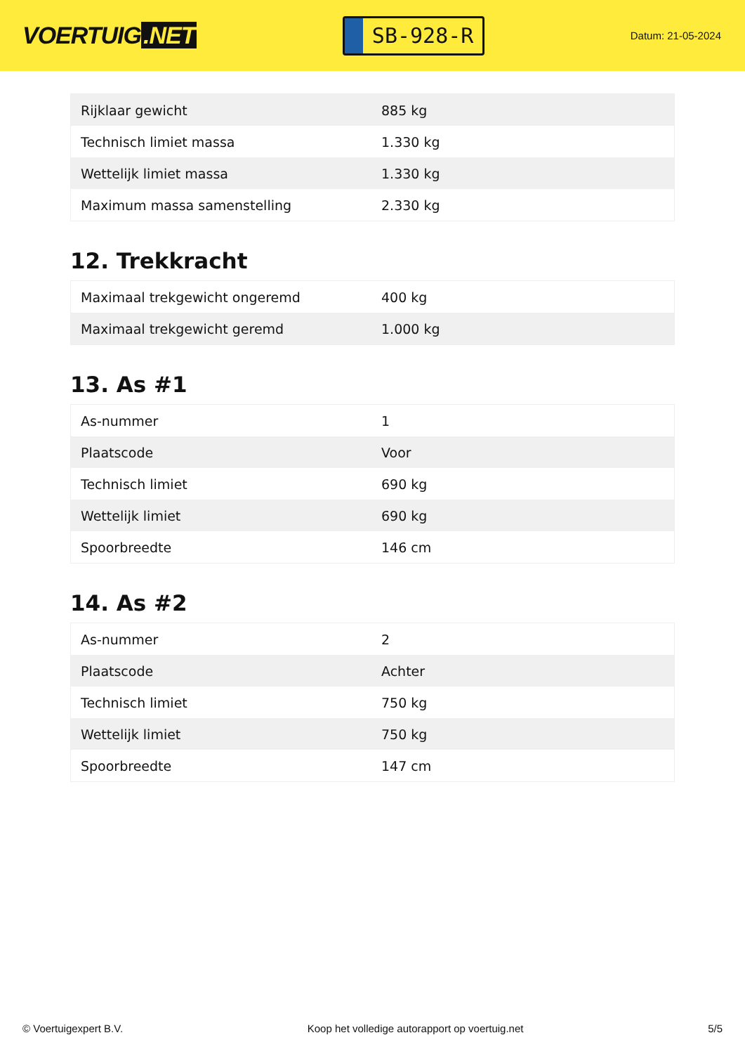VOERTUIG.NET
SB-928-R
Datum: 21-05-2024
| Rijklaar gewicht | 885 kg |
| Technisch limiet massa | 1.330 kg |
| Wettelijk limiet massa | 1.330 kg |
| Maximum massa samenstelling | 2.330 kg |
12. Trekkracht
| Maximaal trekgewicht ongeremd | 400 kg |
| Maximaal trekgewicht geremd | 1.000 kg |
13. As #1
| As-nummer | 1 |
| Plaatscode | Voor |
| Technisch limiet | 690 kg |
| Wettelijk limiet | 690 kg |
| Spoorbreedte | 146 cm |
14. As #2
| As-nummer | 2 |
| Plaatscode | Achter |
| Technisch limiet | 750 kg |
| Wettelijk limiet | 750 kg |
| Spoorbreedte | 147 cm |
© Voertuigexpert B.V. Koop het volledige autorapport op voertuig.net 5/5